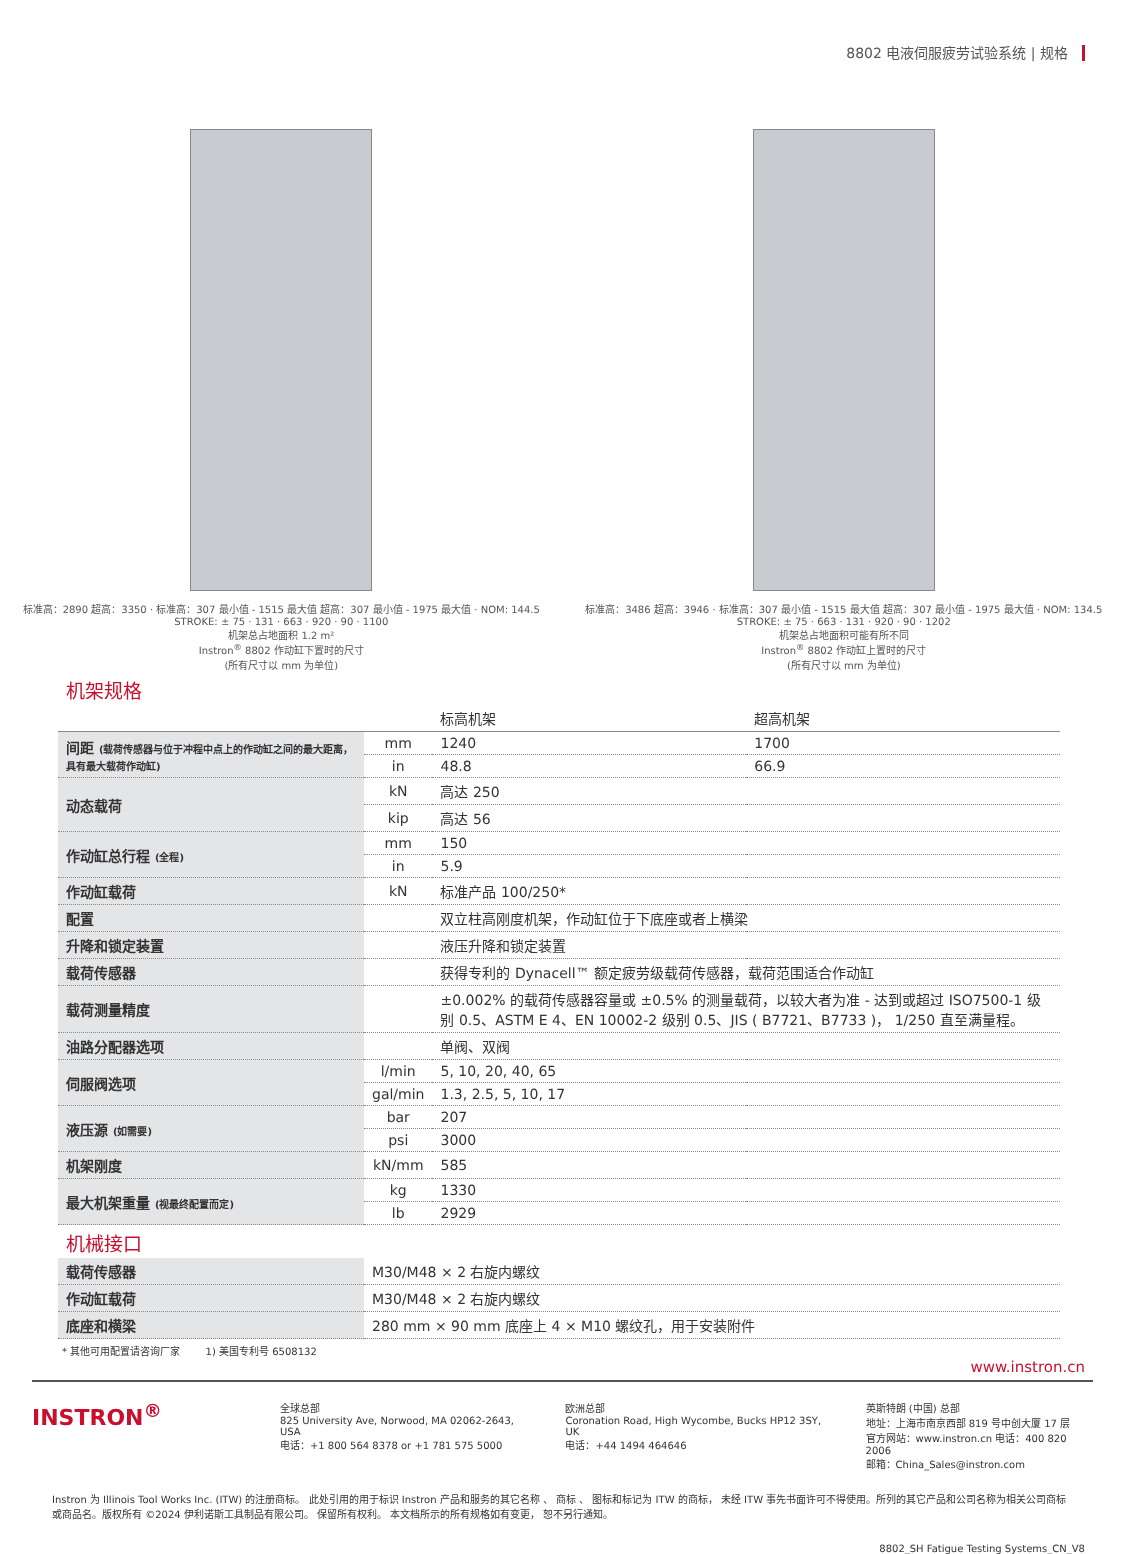8802 电液伺服疲劳试验系统 | 规格
标准高：2890 超高：3350 · 标准高：307 最小值 - 1515 最大值 超高：307 最小值 - 1975 最大值 · NOM: 144.5 STROKE: ± 75 · 131 · 663 · 920 · 90 · 1100
机架总占地面积 1.2 m²
Instron<sup>®</sup> 8802 作动缸下置时的尺寸
(所有尺寸以 mm 为单位)
标准高：3486 超高：3946 · 标准高：307 最小值 - 1515 最大值 超高：307 最小值 - 1975 最大值 · NOM: 134.5 STROKE: ± 75 · 663 · 131 · 920 · 90 · 1202
机架总占地面积可能有所不同
Instron<sup>®</sup> 8802 作动缸上置时的尺寸
(所有尺寸以 mm 为单位)
机架规格
| | | 标高机架 | 超高机架 |
| --- | --- | --- | --- |
| 间距 (载荷传感器与位于冲程中点上的作动缸之间的最大距离，具有最大载荷作动缸) | mm | 1240 | 1700 |
| | in | 48.8 | 66.9 |
| 动态载荷 | kN | 高达 250 | |
| | kip | 高达 56 | |
| 作动缸总行程 (全程) | mm | 150 | |
| | in | 5.9 | |
| 作动缸载荷 | kN | 标准产品 100/250* | |
| 配置 | | 双立柱高刚度机架，作动缸位于下底座或者上横梁 | |
| 升降和锁定装置 | | 液压升降和锁定装置 | |
| 载荷传感器 | | 获得专利的 Dynacell™ 额定疲劳级载荷传感器，载荷范围适合作动缸 | |
| 载荷测量精度 | | ±0.002% 的载荷传感器容量或 ±0.5% 的测量载荷，以较大者为准 - 达到或超过 ISO7500-1 级别 0.5、ASTM E 4、EN 10002-2 级别 0.5、JIS ( B7721、B7733 )， 1/250 直至满量程。 | |
| 油路分配器选项 | | 单阀、双阀 | |
| 伺服阀选项 | l/min | 5, 10, 20, 40, 65 | |
| | gal/min | 1.3, 2.5, 5, 10, 17 | |
| 液压源 (如需要) | bar | 207 | |
| | psi | 3000 | |
| 机架刚度 | kN/mm | 585 | |
| 最大机架重量 (视最终配置而定) | kg | 1330 | |
| | lb | 2929 | |
机械接口
| 载荷传感器 | M30/M48 × 2 右旋内螺纹 |
| 作动缸载荷 | M30/M48 × 2 右旋内螺纹 |
| 底座和横梁 | 280 mm × 90 mm 底座上 4 × M10 螺纹孔，用于安装附件 |
* 其他可用配置请咨询厂家 1) 美国专利号 6508132
www.instron.cn
INSTRON<sup>®</sup>
全球总部
825 University Ave, Norwood, MA 02062-2643, USA
电话：+1 800 564 8378 or +1 781 575 5000
欧洲总部
Coronation Road, High Wycombe, Bucks HP12 3SY, UK
电话：+44 1494 464646
英斯特朗 (中国) 总部
地址：上海市南京西部 819 号中创大厦 17 层
官方网站：www.instron.cn 电话：400 820 2006
邮箱：China_Sales@instron.com
Instron 为 Illinois Tool Works Inc. (ITW) 的注册商标。 此处引用的用于标识 Instron 产品和服务的其它名称 、 商标 、 图标和标记为 ITW 的商标， 未经 ITW 事先书面许可不得使用。所列的其它产品和公司名称为相关公司商标或商品名。版权所有 ©2024 伊利诺斯工具制品有限公司。 保留所有权利。 本文档所示的所有规格如有变更， 恕不另行通知。
8802_SH Fatigue Testing Systems_CN_V8